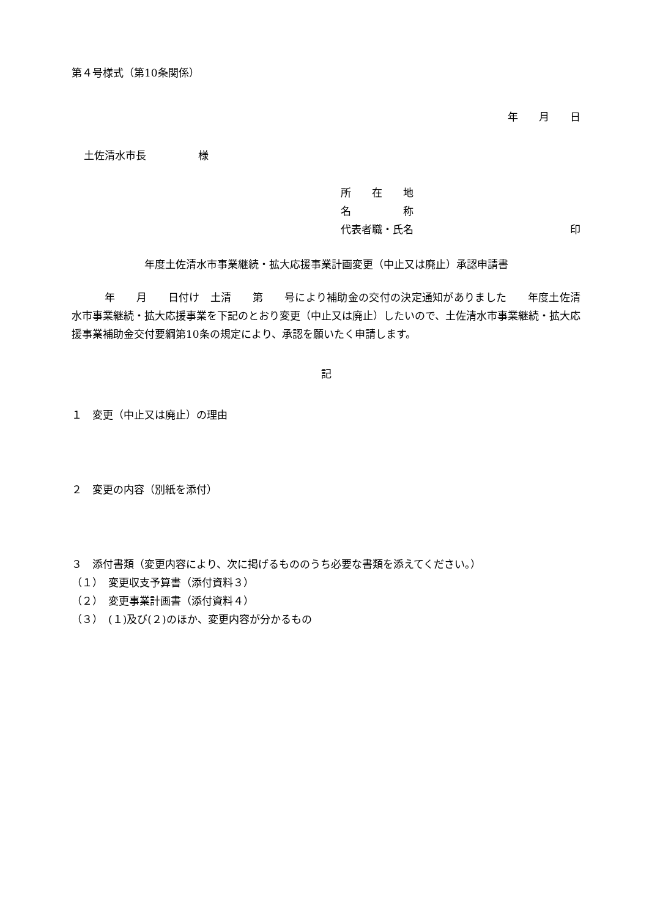第４号様式（第10条関係）
年　　月　　日
土佐清水市長　　　　　様
所　　在　　地
名　　　　　称
代表者職・氏名 印
年度土佐清水市事業継続・拡大応援事業計画変更（中止又は廃止）承認申請書
年　　月　　日付け　土清　　第　　号により補助金の交付の決定通知がありました　　年度土佐清水市事業継続・拡大応援事業を下記のとおり変更（中止又は廃止）したいので、土佐清水市事業継続・拡大応援事業補助金交付要綱第10条の規定により、承認を願いたく申請します。
記
１　変更（中止又は廃止）の理由
２　変更の内容（別紙を添付）
３　添付書類（変更内容により、次に掲げるもののうち必要な書類を添えてください。）
（１）　変更収支予算書（添付資料３）
（２）　変更事業計画書（添付資料４）
（３）　(１)及び(２)のほか、変更内容が分かるもの